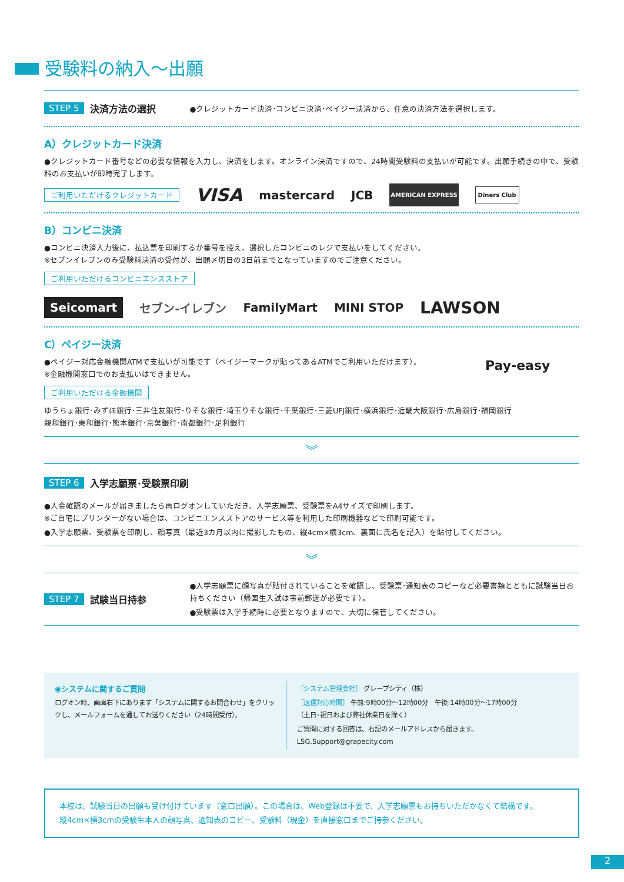受験料の納入〜出願
STEP 5 決済方法の選択 ●クレジットカード決済･コンビニ決済･ペイジー決済から、任意の決済方法を選択します。
A）クレジットカード決済
●クレジットカード番号などの必要な情報を入力し、決済をします。オンライン決済ですので、24時間受験料の支払いが可能です。出願手続きの中で、受験料のお支払いが即時完了します。
ご利用いただけるクレジットカード VISA mastercard JCB AMERICAN EXPRESS Diners Club
B）コンビニ決済
●コンビニ決済入力後に、払込票を印刷するか番号を控え、選択したコンビニのレジで支払いをしてください。
※セブンイレブンのみ受験料決済の受付が、出願〆切日の3日前までとなっていますのでご注意ください。
ご利用いただけるコンビニエンスストア
Seicomart セブン-イレブン FamilyMart MINI STOP LAWSON
C）ペイジー決済
●ペイジー対応金融機関ATMで支払いが可能です（ペイジーマークが貼ってあるATMでご利用いただけます）。
※金融機関窓口でのお支払いはできません。
ご利用いただける金融機関
Pay-easy
ゆうちょ銀行･みずほ銀行･三井住友銀行･りそな銀行･埼玉りそな銀行･千葉銀行･三菱UFJ銀行･横浜銀行･近畿大阪銀行･広島銀行･福岡銀行
親和銀行･東和銀行･熊本銀行･京葉銀行･南都銀行･足利銀行
︾
STEP 6 入学志願票･受験票印刷
●入金確認のメールが届きましたら再ログオンしていただき、入学志願票、受験票をA4サイズで印刷します。
※ご自宅にプリンターがない場合は、コンビニエンスストアのサービス等を利用した印刷機器などで印刷可能です。
●入学志願票、受験票を印刷し、顔写真（最近3カ月以内に撮影したもの、縦4cm×横3cm、裏面に氏名を記入）を貼付してください。
︾
STEP 7 試験当日持参
●入学志願票に顔写真が貼付されていることを確認し、受験票･通知表のコピーなど必要書類とともに試験当日お持ちください（帰国生入試は事前郵送が必要です）。
●受験票は入学手続時に必要となりますので、大切に保管してください。
◉システムに関するご質問
ログオン時、画面右下にあります「システムに関するお問合わせ」をクリックし、メールフォームを通してお送りください（24時間受付）。
［システム管理会社］ グレープシティ（株）
［返信対応時間］ 午前:9時00分〜12時00分　午後:14時00分〜17時00分
（土日･祝日および弊社休業日を除く）
ご質問に対する回答は、右記のメールアドレスから届きます。　LSG.Support@grapecity.com
本校は、試験当日の出願も受け付けています（窓口出願）。この場合は、Web登録は不要で、入学志願票もお持ちいただかなくて結構です。
縦4cm×横3cmの受験生本人の顔写真、通知表のコピー、受験料（現金）を直接窓口までご持参ください。
2